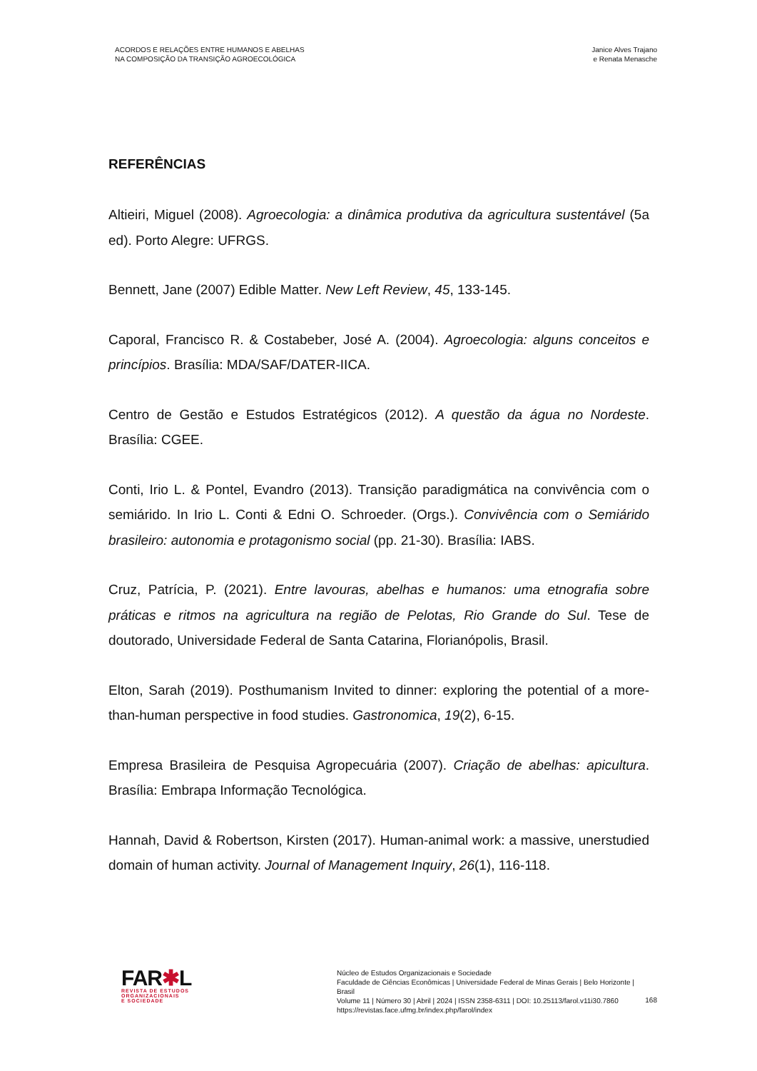ACORDOS E RELAÇÕES ENTRE HUMANOS E ABELHAS
NA COMPOSIÇÃO DA TRANSIÇÃO AGROECOLÓGICA
Janice Alves Trajano
e Renata Menasche
REFERÊNCIAS
Altieiri, Miguel (2008). Agroecologia: a dinâmica produtiva da agricultura sustentável (5a ed). Porto Alegre: UFRGS.
Bennett, Jane (2007) Edible Matter. New Left Review, 45, 133-145.
Caporal, Francisco R. & Costabeber, José A. (2004). Agroecologia: alguns conceitos e princípios. Brasília: MDA/SAF/DATER-IICA.
Centro de Gestão e Estudos Estratégicos (2012). A questão da água no Nordeste. Brasília: CGEE.
Conti, Irio L. & Pontel, Evandro (2013). Transição paradigmática na convivência com o semiárido. In Irio L. Conti & Edni O. Schroeder. (Orgs.). Convivência com o Semiárido brasileiro: autonomia e protagonismo social (pp. 21-30). Brasília: IABS.
Cruz, Patrícia, P. (2021). Entre lavouras, abelhas e humanos: uma etnografia sobre práticas e ritmos na agricultura na região de Pelotas, Rio Grande do Sul. Tese de doutorado, Universidade Federal de Santa Catarina, Florianópolis, Brasil.
Elton, Sarah (2019). Posthumanism Invited to dinner: exploring the potential of a more-than-human perspective in food studies. Gastronomica, 19(2), 6-15.
Empresa Brasileira de Pesquisa Agropecuária (2007). Criação de abelhas: apicultura. Brasília: Embrapa Informação Tecnológica.
Hannah, David & Robertson, Kirsten (2017). Human-animal work: a massive, unerstudied domain of human activity. Journal of Management Inquiry, 26(1), 116-118.
FAR✱L
REVISTA DE ESTUDOS
ORGANIZACIONAIS
E SOCIEDADE
Núcleo de Estudos Organizacionais e Sociedade
Faculdade de Ciências Econômicas | Universidade Federal de Minas Gerais | Belo Horizonte | Brasil
Volume 11 | Número 30 | Abril | 2024 | ISSN 2358-6311 | DOI: 10.25113/farol.v11i30.7860
https://revistas.face.ufmg.br/index.php/farol/index
168